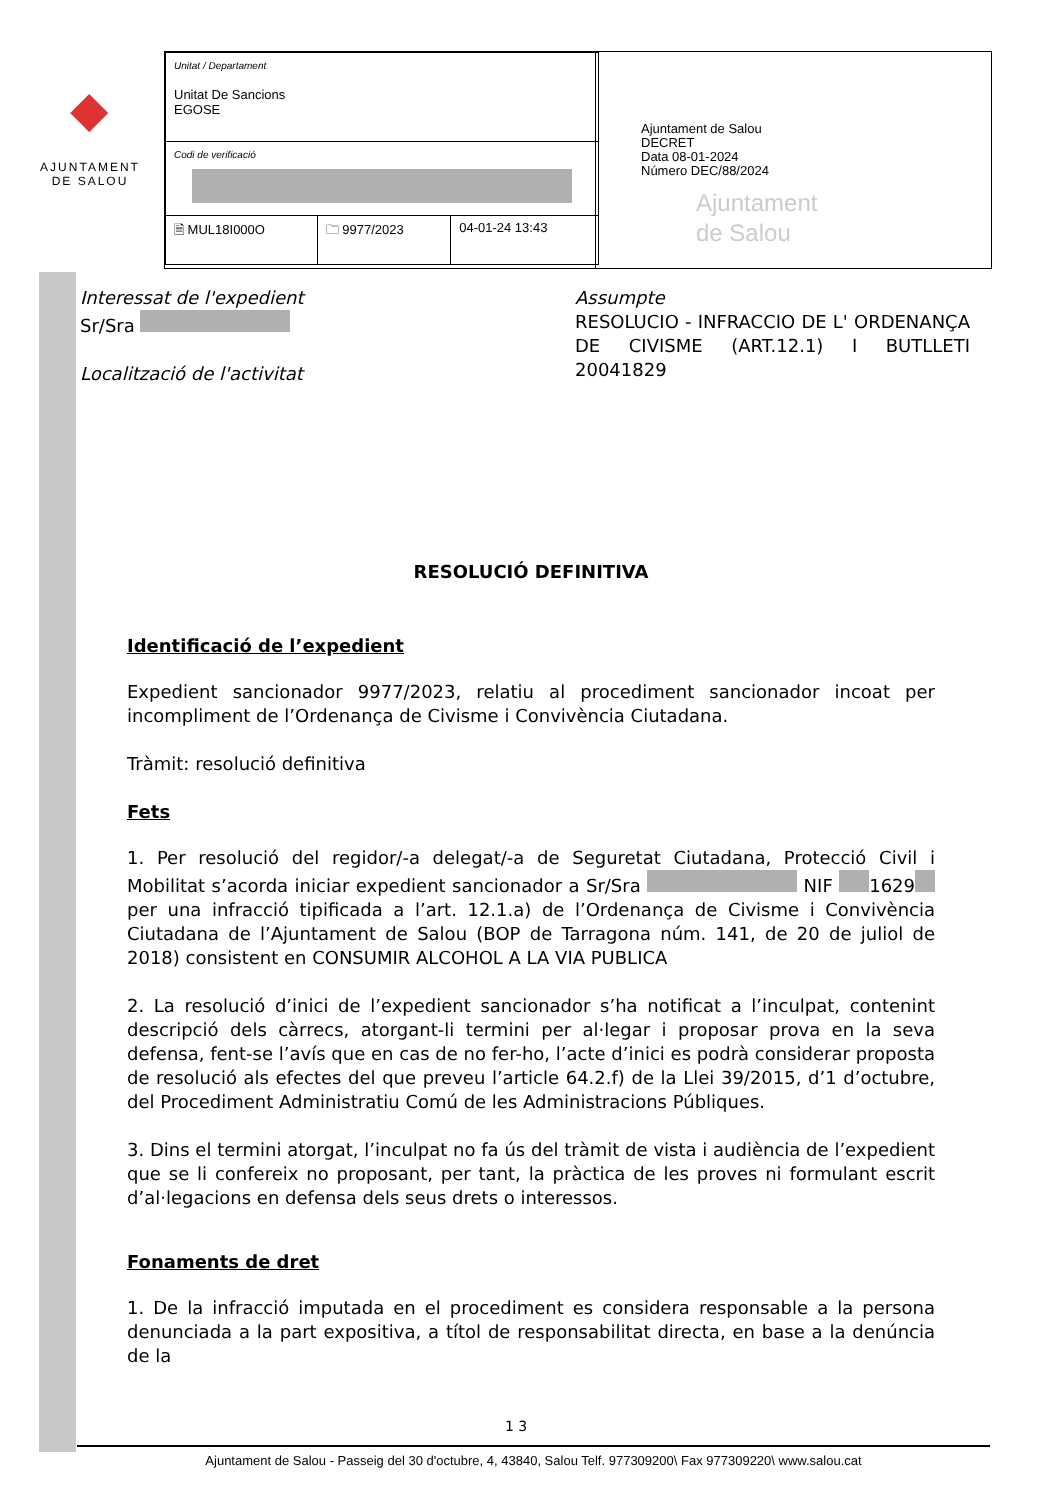◆
AJUNTAMENT
DE SALOU
| Unitat / Departament Unitat De Sancions EGOSE | | |
| Codi de verificació | | |
| 🗎 MUL18I000O | 🗀 9977/2023 | 04-01-24 13:43 |
Ajuntament de Salou
DECRET
Data 08-01-2024
Número DEC/88/2024
Ajuntament
de Salou
Interessat de l'expedient
Sr/Sra
Localització de l'activitat
Assumpte
RESOLUCIO - INFRACCIO DE L' ORDENANÇA DE CIVISME (ART.12.1) I BUTLLETI 20041829
RESOLUCIÓ DEFINITIVA
Identificació de l’expedient
Expedient sancionador 9977/2023, relatiu al procediment sancionador incoat per incompliment de l’Ordenança de Civisme i Convivència Ciutadana.
Tràmit: resolució definitiva
Fets
1. Per resolució del regidor/-a delegat/-a de Seguretat Ciutadana, Protecció Civil i Mobilitat s’acorda iniciar expedient sancionador a Sr/Sra NIF 1629 per una infracció tipificada a l’art. 12.1.a) de l’Ordenança de Civisme i Convivència Ciutadana de l’Ajuntament de Salou (BOP de Tarragona núm. 141, de 20 de juliol de 2018) consistent en CONSUMIR ALCOHOL A LA VIA PUBLICA
2. La resolució d’inici de l’expedient sancionador s’ha notificat a l’inculpat, contenint descripció dels càrrecs, atorgant-li termini per al·legar i proposar prova en la seva defensa, fent-se l’avís que en cas de no fer-ho, l’acte d’inici es podrà considerar proposta de resolució als efectes del que preveu l’article 64.2.f) de la Llei 39/2015, d’1 d’octubre, del Procediment Administratiu Comú de les Administracions Públiques.
3. Dins el termini atorgat, l’inculpat no fa ús del tràmit de vista i audiència de l’expedient que se li confereix no proposant, per tant, la pràctica de les proves ni formulant escrit d’al·legacions en defensa dels seus drets o interessos.
Fonaments de dret
1. De la infracció imputada en el procediment es considera responsable a la persona denunciada a la part expositiva, a títol de responsabilitat directa, en base a la denúncia de la
1 3
Ajuntament de Salou - Passeig del 30 d'octubre, 4, 43840, Salou Telf. 977309200\ Fax 977309220\ www.salou.cat